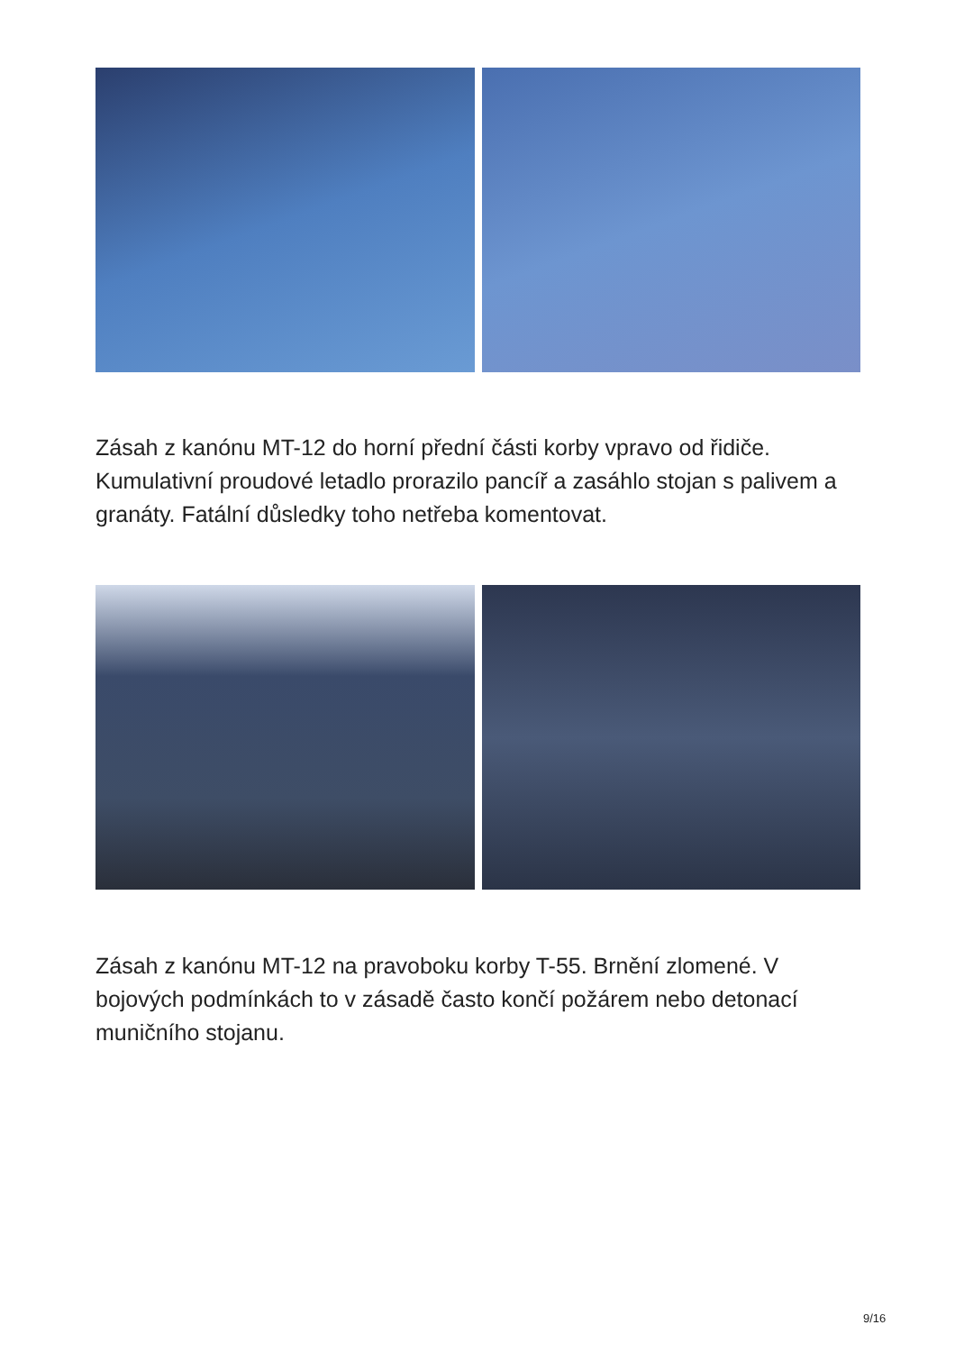Zásah z kanónu MT-12 do horní přední části korby vpravo od řidiče. Kumulativní proudové letadlo prorazilo pancíř a zasáhlo stojan s palivem a granáty. Fatální důsledky toho netřeba komentovat.
Zásah z kanónu MT-12 na pravoboku korby T-55. Brnění zlomené. V bojových podmínkách to v zásadě často končí požárem nebo detonací muničního stojanu.
9/16